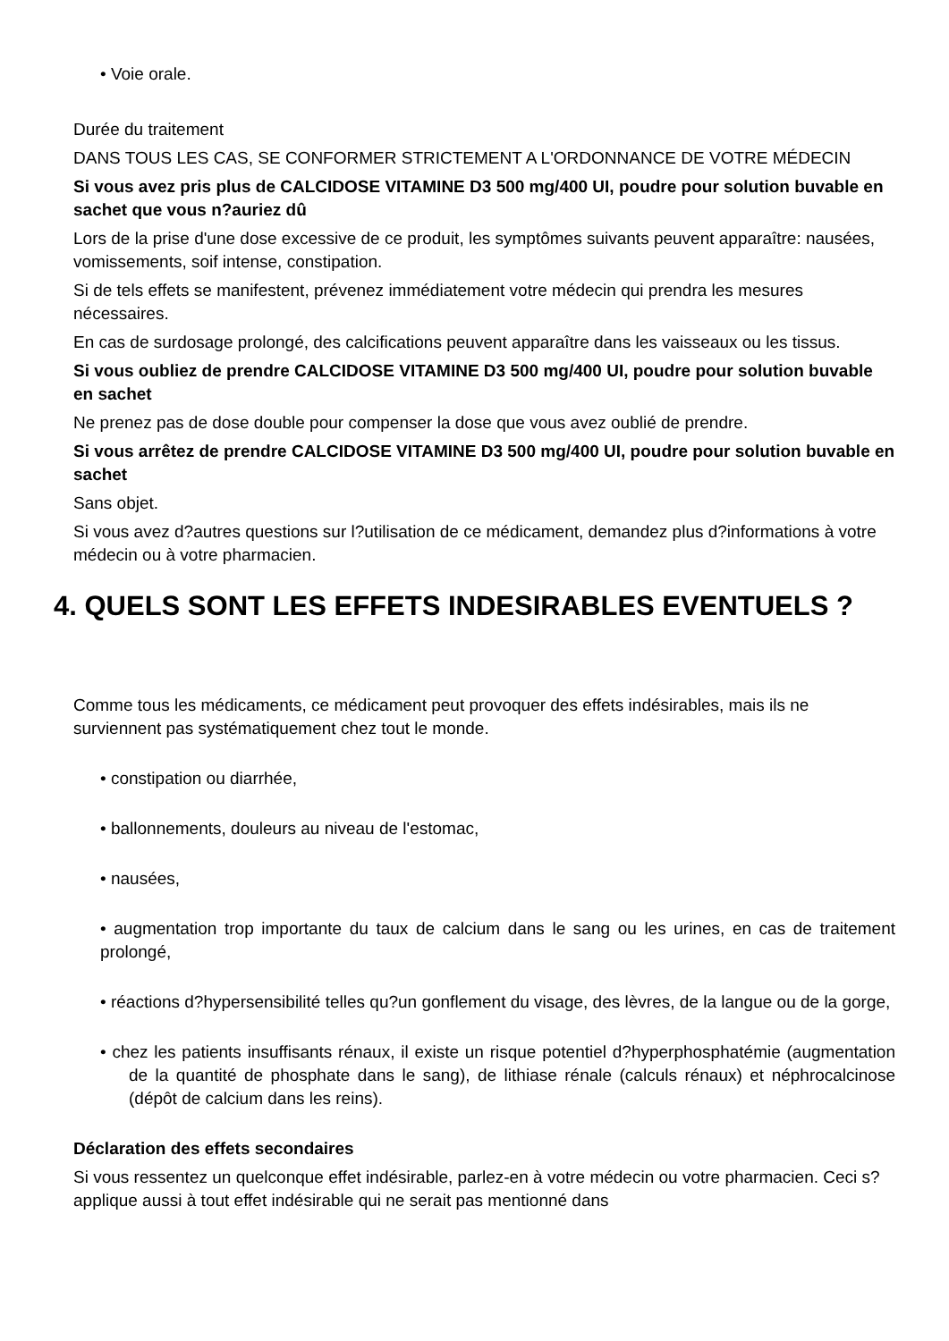• Voie orale.
Durée du traitement
DANS TOUS LES CAS, SE CONFORMER STRICTEMENT A L'ORDONNANCE DE VOTRE MÉDECIN
Si vous avez pris plus de CALCIDOSE VITAMINE D3 500 mg/400 UI, poudre pour solution buvable en sachet que vous n?auriez dû
Lors de la prise d'une dose excessive de ce produit, les symptômes suivants peuvent apparaître: nausées, vomissements, soif intense, constipation.
Si de tels effets se manifestent, prévenez immédiatement votre médecin qui prendra les mesures nécessaires.
En cas de surdosage prolongé, des calcifications peuvent apparaître dans les vaisseaux ou les tissus.
Si vous oubliez de prendre CALCIDOSE VITAMINE D3 500 mg/400 UI, poudre pour solution buvable en sachet
Ne prenez pas de dose double pour compenser la dose que vous avez oublié de prendre.
Si vous arrêtez de prendre CALCIDOSE VITAMINE D3 500 mg/400 UI, poudre pour solution buvable en sachet
Sans objet.
Si vous avez d?autres questions sur l?utilisation de ce médicament, demandez plus d?informations à votre médecin ou à votre pharmacien.
4. QUELS SONT LES EFFETS INDESIRABLES EVENTUELS ?
Comme tous les médicaments, ce médicament peut provoquer des effets indésirables, mais ils ne surviennent pas systématiquement chez tout le monde.
• constipation ou diarrhée,
• ballonnements, douleurs au niveau de l'estomac,
• nausées,
• augmentation trop importante du taux de calcium dans le sang ou les urines, en cas de traitement prolongé,
• réactions d?hypersensibilité telles qu?un gonflement du visage, des lèvres, de la langue ou de la gorge,
• chez les patients insuffisants rénaux, il existe un risque potentiel d?hyperphosphatémie (augmentation de la quantité de phosphate dans le sang), de lithiase rénale (calculs rénaux) et néphrocalcinose (dépôt de calcium dans les reins).
Déclaration des effets secondaires
Si vous ressentez un quelconque effet indésirable, parlez-en à votre médecin ou votre pharmacien. Ceci s?applique aussi à tout effet indésirable qui ne serait pas mentionné dans